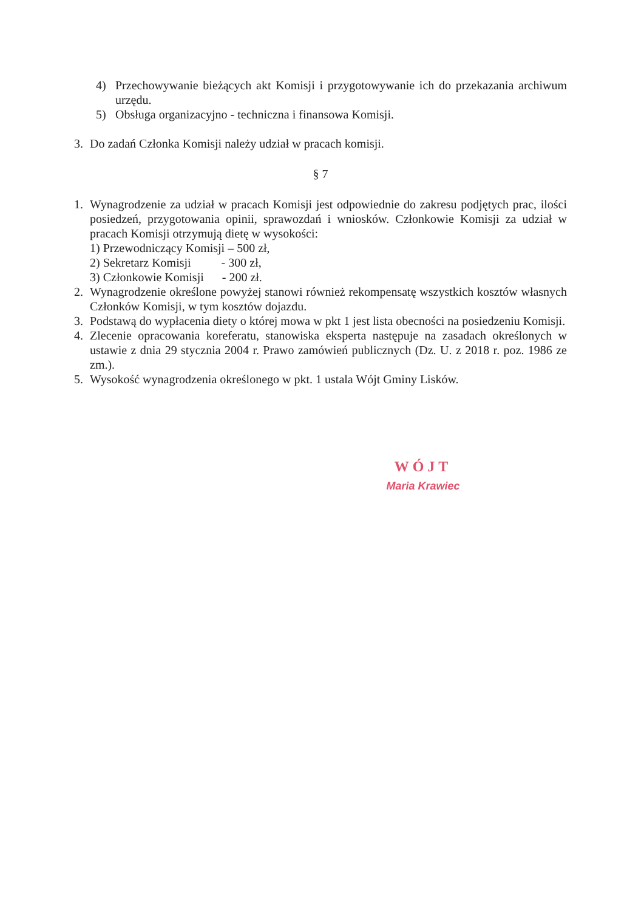4) Przechowywanie bieżących akt Komisji i przygotowywanie ich do przekazania archiwum urzędu.
5) Obsługa organizacyjno - techniczna i finansowa Komisji.
3. Do zadań Członka Komisji należy udział w pracach komisji.
§ 7
1. Wynagrodzenie za udział w pracach Komisji jest odpowiednie do zakresu podjętych prac, ilości posiedzeń, przygotowania opinii, sprawozdań i wniosków. Członkowie Komisji za udział w pracach Komisji otrzymują dietę w wysokości:
1) Przewodniczący Komisji – 500 zł,
2) Sekretarz Komisji - 300 zł,
3) Członkowie Komisji - 200 zł.
2. Wynagrodzenie określone powyżej stanowi również rekompensatę wszystkich kosztów własnych Członków Komisji, w tym kosztów dojazdu.
3. Podstawą do wypłacenia diety o której mowa w pkt 1 jest lista obecności na posiedzeniu Komisji.
4. Zlecenie opracowania koreferatu, stanowiska eksperta następuje na zasadach określonych w ustawie z dnia 29 stycznia 2004 r. Prawo zamówień publicznych (Dz. U. z 2018 r. poz. 1986 ze zm.).
5. Wysokość wynagrodzenia określonego w pkt. 1 ustala Wójt Gminy Lisków.
WÓJT
Maria Krawiec